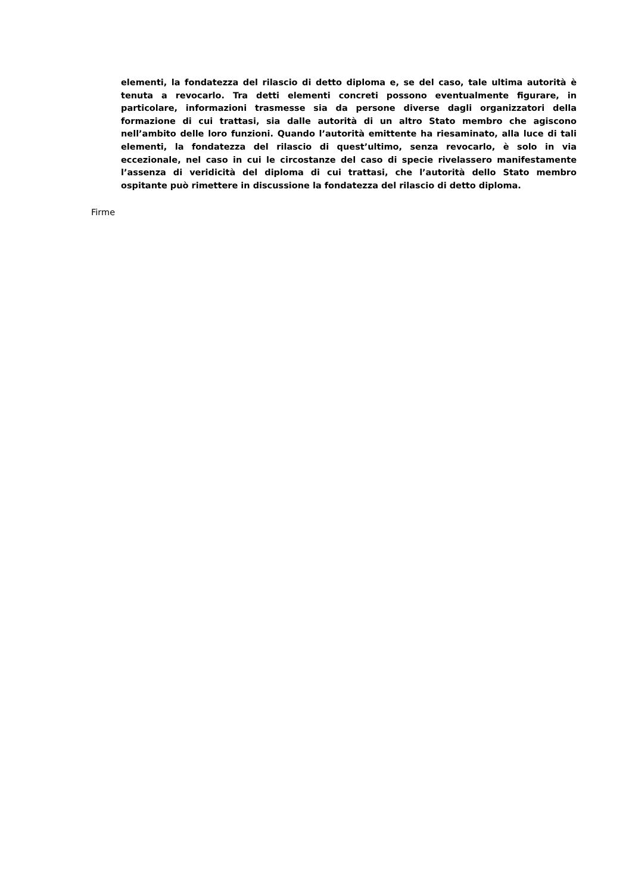elementi, la fondatezza del rilascio di detto diploma e, se del caso, tale ultima autorità è tenuta a revocarlo. Tra detti elementi concreti possono eventualmente figurare, in particolare, informazioni trasmesse sia da persone diverse dagli organizzatori della formazione di cui trattasi, sia dalle autorità di un altro Stato membro che agiscono nell’ambito delle loro funzioni. Quando l’autorità emittente ha riesaminato, alla luce di tali elementi, la fondatezza del rilascio di quest’ultimo, senza revocarlo, è solo in via eccezionale, nel caso in cui le circostanze del caso di specie rivelassero manifestamente l’assenza di veridicità del diploma di cui trattasi, che l’autorità dello Stato membro ospitante può rimettere in discussione la fondatezza del rilascio di detto diploma.
Firme